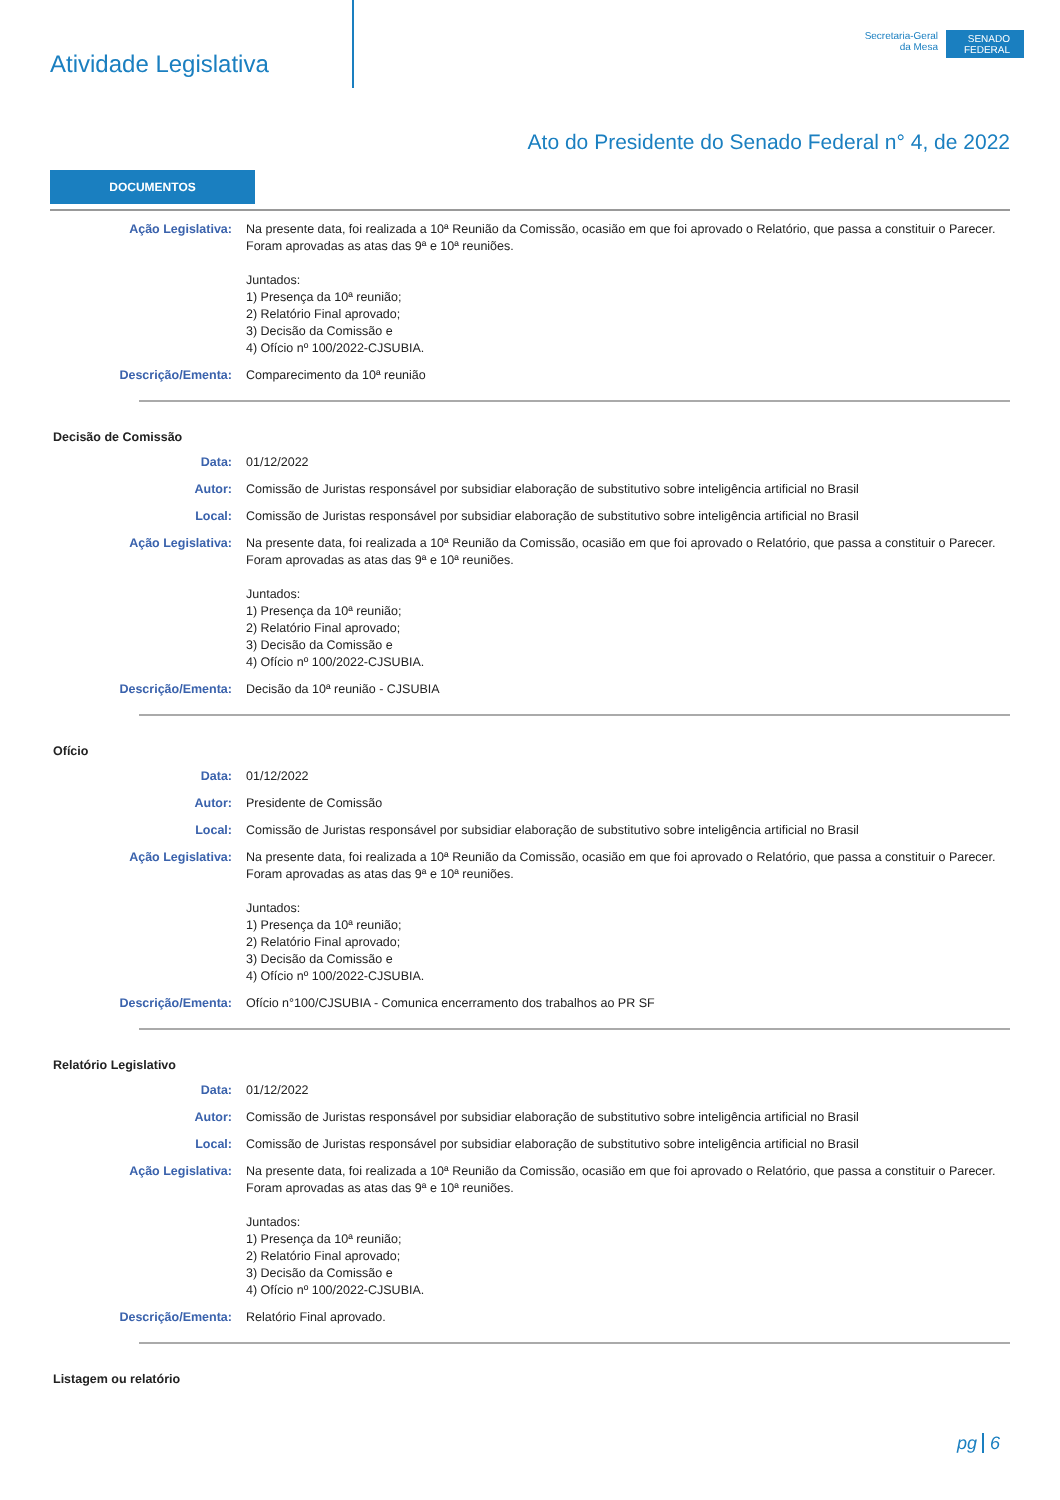Atividade Legislativa
Secretaria-Geral
da Mesa
SENADO FEDERAL
Ato do Presidente do Senado Federal n° 4, de 2022
DOCUMENTOS
Ação Legislativa: Na presente data, foi realizada a 10ª Reunião da Comissão, ocasião em que foi aprovado o Relatório, que passa a constituir o Parecer. Foram aprovadas as atas das 9ª e 10ª reuniões.
Juntados:
1) Presença da 10ª reunião;
2) Relatório Final aprovado;
3) Decisão da Comissão e
4) Ofício nº 100/2022-CJSUBIA.
Descrição/Ementa: Comparecimento da 10ª reunião
Decisão de Comissão
Data: 01/12/2022
Autor: Comissão de Juristas responsável por subsidiar elaboração de substitutivo sobre inteligência artificial no Brasil
Local: Comissão de Juristas responsável por subsidiar elaboração de substitutivo sobre inteligência artificial no Brasil
Ação Legislativa: Na presente data, foi realizada a 10ª Reunião da Comissão, ocasião em que foi aprovado o Relatório, que passa a constituir o Parecer. Foram aprovadas as atas das 9ª e 10ª reuniões.
Juntados:
1) Presença da 10ª reunião;
2) Relatório Final aprovado;
3) Decisão da Comissão e
4) Ofício nº 100/2022-CJSUBIA.
Descrição/Ementa: Decisão da 10ª reunião - CJSUBIA
Ofício
Data: 01/12/2022
Autor: Presidente de Comissão
Local: Comissão de Juristas responsável por subsidiar elaboração de substitutivo sobre inteligência artificial no Brasil
Ação Legislativa: Na presente data, foi realizada a 10ª Reunião da Comissão, ocasião em que foi aprovado o Relatório, que passa a constituir o Parecer. Foram aprovadas as atas das 9ª e 10ª reuniões.
Juntados:
1) Presença da 10ª reunião;
2) Relatório Final aprovado;
3) Decisão da Comissão e
4) Ofício nº 100/2022-CJSUBIA.
Descrição/Ementa: Ofício n°100/CJSUBIA - Comunica encerramento dos trabalhos ao PR SF
Relatório Legislativo
Data: 01/12/2022
Autor: Comissão de Juristas responsável por subsidiar elaboração de substitutivo sobre inteligência artificial no Brasil
Local: Comissão de Juristas responsável por subsidiar elaboração de substitutivo sobre inteligência artificial no Brasil
Ação Legislativa: Na presente data, foi realizada a 10ª Reunião da Comissão, ocasião em que foi aprovado o Relatório, que passa a constituir o Parecer. Foram aprovadas as atas das 9ª e 10ª reuniões.
Juntados:
1) Presença da 10ª reunião;
2) Relatório Final aprovado;
3) Decisão da Comissão e
4) Ofício nº 100/2022-CJSUBIA.
Descrição/Ementa: Relatório Final aprovado.
Listagem ou relatório
pg 6